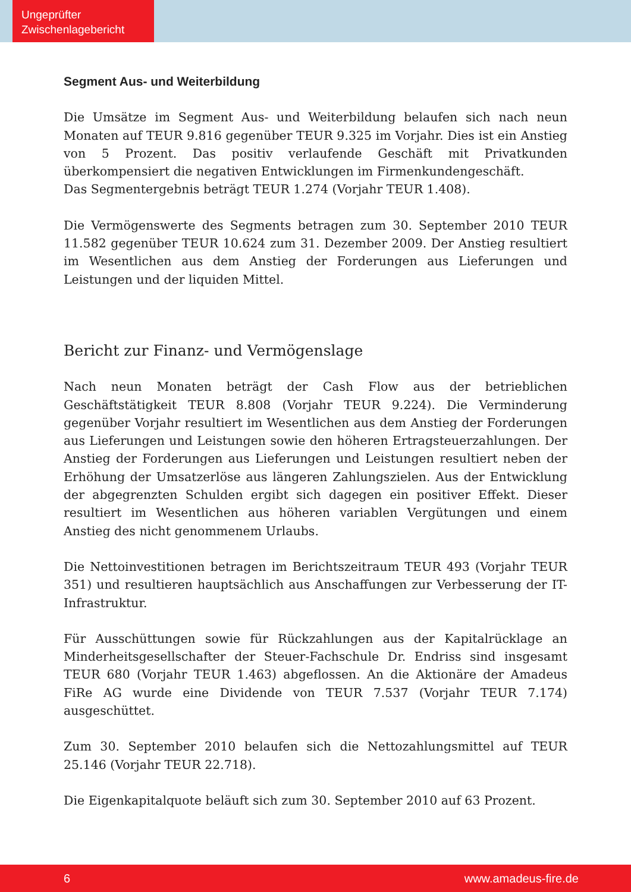Ungeprüfter
Zwischenlagebericht
Segment Aus- und Weiterbildung
Die Umsätze im Segment Aus- und Weiterbildung belaufen sich nach neun Monaten auf TEUR 9.816 gegenüber TEUR 9.325 im Vorjahr. Dies ist ein Anstieg von 5 Prozent. Das positiv verlaufende Geschäft mit Privatkunden überkompensiert die negativen Entwicklungen im Firmenkundengeschäft.
Das Segmentergebnis beträgt TEUR 1.274 (Vorjahr TEUR 1.408).
Die Vermögenswerte des Segments betragen zum 30. September 2010 TEUR 11.582 gegenüber TEUR 10.624 zum 31. Dezember 2009. Der Anstieg resultiert im Wesentlichen aus dem Anstieg der Forderungen aus Lieferungen und Leistungen und der liquiden Mittel.
Bericht zur Finanz- und Vermögenslage
Nach neun Monaten beträgt der Cash Flow aus der betrieblichen Geschäftstätigkeit TEUR 8.808 (Vorjahr TEUR 9.224). Die Verminderung gegenüber Vorjahr resultiert im Wesentlichen aus dem Anstieg der Forderungen aus Lieferungen und Leistungen sowie den höheren Ertragsteuerzahlungen. Der Anstieg der Forderungen aus Lieferungen und Leistungen resultiert neben der Erhöhung der Umsatzerlöse aus längeren Zahlungszielen. Aus der Entwicklung der abgegrenzten Schulden ergibt sich dagegen ein positiver Effekt. Dieser resultiert im Wesentlichen aus höheren variablen Vergütungen und einem Anstieg des nicht genommenem Urlaubs.
Die Nettoinvestitionen betragen im Berichtszeitraum TEUR 493 (Vorjahr TEUR 351) und resultieren hauptsächlich aus Anschaffungen zur Verbesserung der IT-Infrastruktur.
Für Ausschüttungen sowie für Rückzahlungen aus der Kapitalrücklage an Minderheitsgesellschafter der Steuer-Fachschule Dr. Endriss sind insgesamt TEUR 680 (Vorjahr TEUR 1.463) abgeflossen. An die Aktionäre der Amadeus FiRe AG wurde eine Dividende von TEUR 7.537 (Vorjahr TEUR 7.174) ausgeschüttet.
Zum 30. September 2010 belaufen sich die Nettozahlungsmittel auf TEUR 25.146 (Vorjahr TEUR 22.718).
Die Eigenkapitalquote beläuft sich zum 30. September 2010 auf 63 Prozent.
6 www.amadeus-fire.de